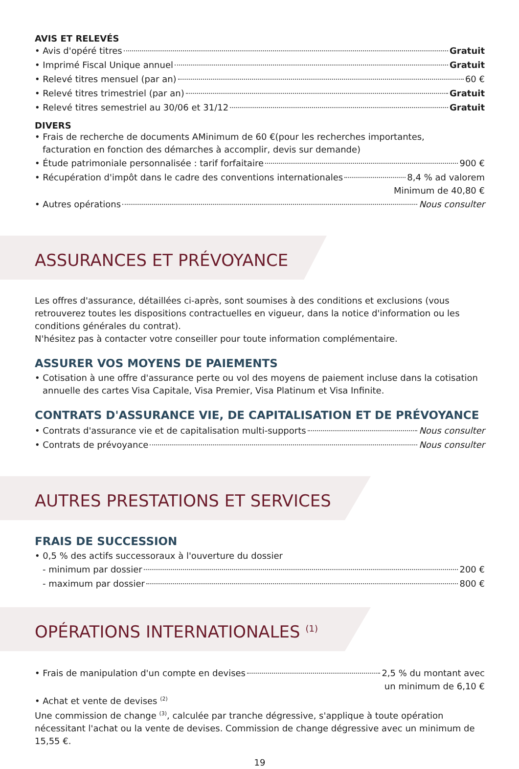AVIS ET RELEVÉS
• Avis d'opéré titres Gratuit
• Imprimé Fiscal Unique annuel Gratuit
• Relevé titres mensuel (par an) 60 €
• Relevé titres trimestriel (par an) Gratuit
• Relevé titres semestriel au 30/06 et 31/12 Gratuit
DIVERS
• Frais de recherche de documents AMinimum de 60 €(pour les recherches importantes,
facturation en fonction des démarches à accomplir, devis sur demande)
• Étude patrimoniale personnalisée : tarif forfaitaire 900 €
• Récupération d'impôt dans le cadre des conventions internationales 8,4 % ad valorem
Minimum de 40,80 €
• Autres opérations Nous consulter
ASSURANCES ET PRÉVOYANCE
Les offres d'assurance, détaillées ci-après, sont soumises à des conditions et exclusions (vous retrouverez toutes les dispositions contractuelles en vigueur, dans la notice d'information ou les conditions générales du contrat).
N'hésitez pas à contacter votre conseiller pour toute information complémentaire.
ASSURER VOS MOYENS DE PAIEMENTS
• Cotisation à une offre d'assurance perte ou vol des moyens de paiement incluse dans la cotisation
annuelle des cartes Visa Capitale, Visa Premier, Visa Platinum et Visa Infinite.
CONTRATS D'ASSURANCE VIE, DE CAPITALISATION ET DE PRÉVOYANCE
• Contrats d'assurance vie et de capitalisation multi-supports Nous consulter
• Contrats de prévoyance Nous consulter
AUTRES PRESTATIONS ET SERVICES
FRAIS DE SUCCESSION
• 0,5 % des actifs successoraux à l'ouverture du dossier
- minimum par dossier 200 €
- maximum par dossier 800 €
OPÉRATIONS INTERNATIONALES <sup>(1)</sup>
• Frais de manipulation d'un compte en devises 2,5 % du montant avec
un minimum de 6,10 €
• Achat et vente de devises <sup>(2)</sup>
Une commission de change <sup>(3)</sup>, calculée par tranche dégressive, s'applique à toute opération nécessitant l'achat ou la vente de devises. Commission de change dégressive avec un minimum de 15,55 €.
19